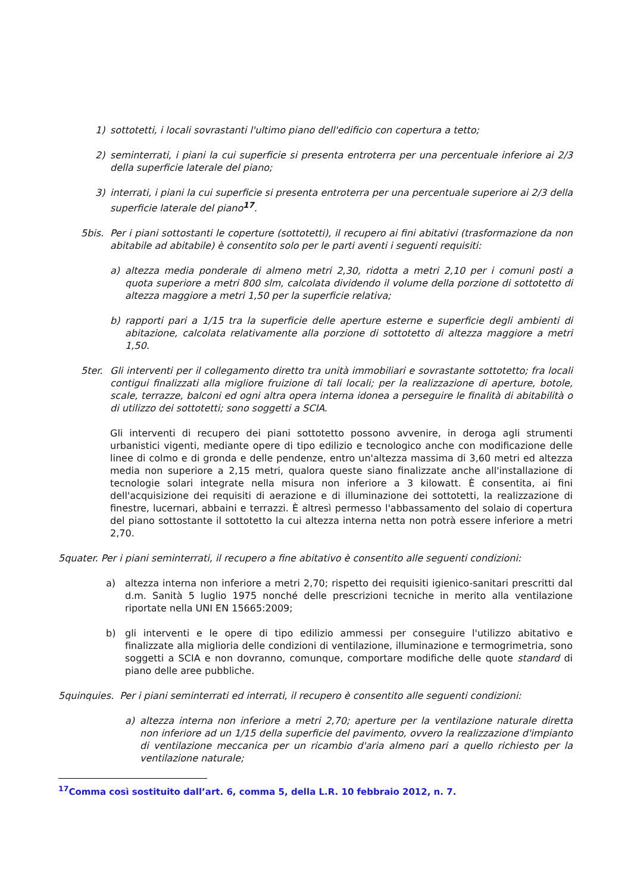1) sottotetti, i locali sovrastanti l'ultimo piano dell'edificio con copertura a tetto;
2) seminterrati, i piani la cui superficie si presenta entroterra per una percentuale inferiore ai 2/3 della superficie laterale del piano;
3) interrati, i piani la cui superficie si presenta entroterra per una percentuale superiore ai 2/3 della superficie laterale del piano<sup>17</sup>.
5bis. Per i piani sottostanti le coperture (sottotetti), il recupero ai fini abitativi (trasformazione da non abitabile ad abitabile) è consentito solo per le parti aventi i seguenti requisiti:
a) altezza media ponderale di almeno metri 2,30, ridotta a metri 2,10 per i comuni posti a quota superiore a metri 800 slm, calcolata dividendo il volume della porzione di sottotetto di altezza maggiore a metri 1,50 per la superficie relativa;
b) rapporti pari a 1/15 tra la superficie delle aperture esterne e superficie degli ambienti di abitazione, calcolata relativamente alla porzione di sottotetto di altezza maggiore a metri 1,50.
5ter. Gli interventi per il collegamento diretto tra unità immobiliari e sovrastante sottotetto; fra locali contigui finalizzati alla migliore fruizione di tali locali; per la realizzazione di aperture, botole, scale, terrazze, balconi ed ogni altra opera interna idonea a perseguire le finalità di abitabilità o di utilizzo dei sottotetti; sono soggetti a SCIA.
Gli interventi di recupero dei piani sottotetto possono avvenire, in deroga agli strumenti urbanistici vigenti, mediante opere di tipo edilizio e tecnologico anche con modificazione delle linee di colmo e di gronda e delle pendenze, entro un'altezza massima di 3,60 metri ed altezza media non superiore a 2,15 metri, qualora queste siano finalizzate anche all'installazione di tecnologie solari integrate nella misura non inferiore a 3 kilowatt. È consentita, ai fini dell'acquisizione dei requisiti di aerazione e di illuminazione dei sottotetti, la realizzazione di finestre, lucernari, abbaini e terrazzi. È altresì permesso l'abbassamento del solaio di copertura del piano sottostante il sottotetto la cui altezza interna netta non potrà essere inferiore a metri 2,70.
5quater. Per i piani seminterrati, il recupero a fine abitativo è consentito alle seguenti condizioni:
a) altezza interna non inferiore a metri 2,70; rispetto dei requisiti igienico-sanitari prescritti dal d.m. Sanità 5 luglio 1975 nonché delle prescrizioni tecniche in merito alla ventilazione riportate nella UNI EN 15665:2009;
b) gli interventi e le opere di tipo edilizio ammessi per conseguire l'utilizzo abitativo e finalizzate alla miglioria delle condizioni di ventilazione, illuminazione e termogrimetria, sono soggetti a SCIA e non dovranno, comunque, comportare modifiche delle quote standard di piano delle aree pubbliche.
5quinquies. Per i piani seminterrati ed interrati, il recupero è consentito alle seguenti condizioni:
a) altezza interna non inferiore a metri 2,70; aperture per la ventilazione naturale diretta non inferiore ad un 1/15 della superficie del pavimento, ovvero la realizzazione d'impianto di ventilazione meccanica per un ricambio d'aria almeno pari a quello richiesto per la ventilazione naturale;
<sup>17</sup> Comma così sostituito dall’art. 6, comma 5, della L.R. 10 febbraio 2012, n. 7.